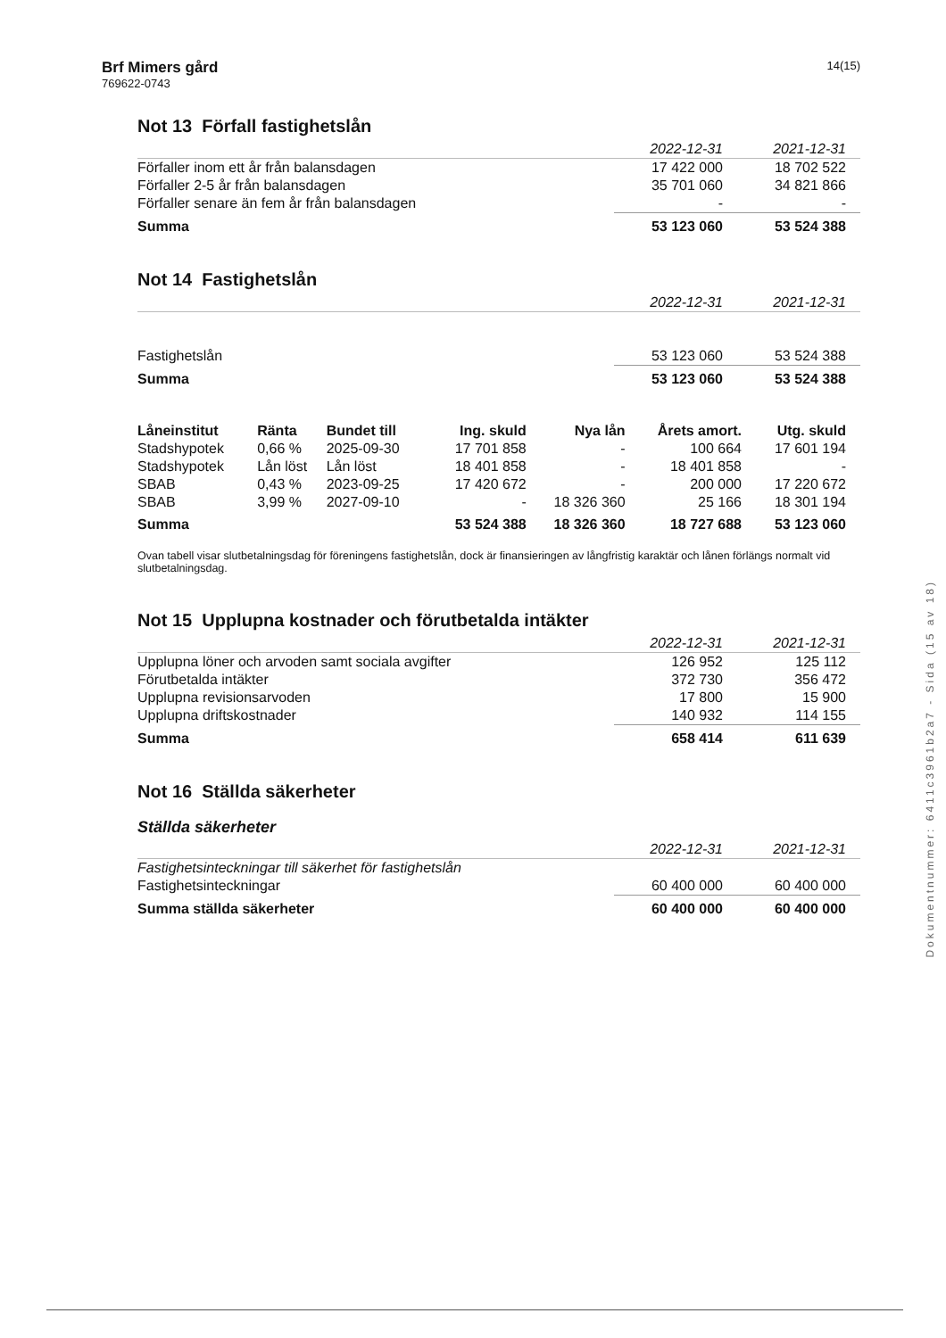Brf Mimers gård
769622-0743
14(15)
Not 13 Förfall fastighetslån
| | 2022-12-31 | 2021-12-31 |
| --- | --- | --- |
| Förfaller inom ett år från balansdagen | 17 422 000 | 18 702 522 |
| Förfaller 2-5 år från balansdagen | 35 701 060 | 34 821 866 |
| Förfaller senare än fem år från balansdagen | - | - |
| Summa | 53 123 060 | 53 524 388 |
Not 14 Fastighetslån
| | 2022-12-31 | 2021-12-31 |
| --- | --- | --- |
| Fastighetslån | 53 123 060 | 53 524 388 |
| Summa | 53 123 060 | 53 524 388 |
| Låneinstitut | Ränta | Bundet till | Ing. skuld | Nya lån | Årets amort. | Utg. skuld |
| --- | --- | --- | --- | --- | --- | --- |
| Stadshypotek | 0,66 % | 2025-09-30 | 17 701 858 | - | 100 664 | 17 601 194 |
| Stadshypotek | Lån löst | Lån löst | 18 401 858 | - | 18 401 858 | - |
| SBAB | 0,43 % | 2023-09-25 | 17 420 672 | - | 200 000 | 17 220 672 |
| SBAB | 3,99 % | 2027-09-10 | - | 18 326 360 | 25 166 | 18 301 194 |
| Summa | | | 53 524 388 | 18 326 360 | 18 727 688 | 53 123 060 |
Ovan tabell visar slutbetalningsdag för föreningens fastighetslån, dock är finansieringen av långfristig karaktär och lånen förlängs normalt vid slutbetalningsdag.
Not 15 Upplupna kostnader och förutbetalda intäkter
| | 2022-12-31 | 2021-12-31 |
| --- | --- | --- |
| Upplupna löner och arvoden samt sociala avgifter | 126 952 | 125 112 |
| Förutbetalda intäkter | 372 730 | 356 472 |
| Upplupna revisionsarvoden | 17 800 | 15 900 |
| Upplupna driftskostnader | 140 932 | 114 155 |
| Summa | 658 414 | 611 639 |
Not 16 Ställda säkerheter
Ställda säkerheter
| | 2022-12-31 | 2021-12-31 |
| --- | --- | --- |
| Fastighetsinteckningar till säkerhet för fastighetslån | | |
| Fastighetsinteckningar | 60 400 000 | 60 400 000 |
| Summa ställda säkerheter | 60 400 000 | 60 400 000 |
Dokumentnummer: 6411c3961b2a7 - Sida (15 av 18)